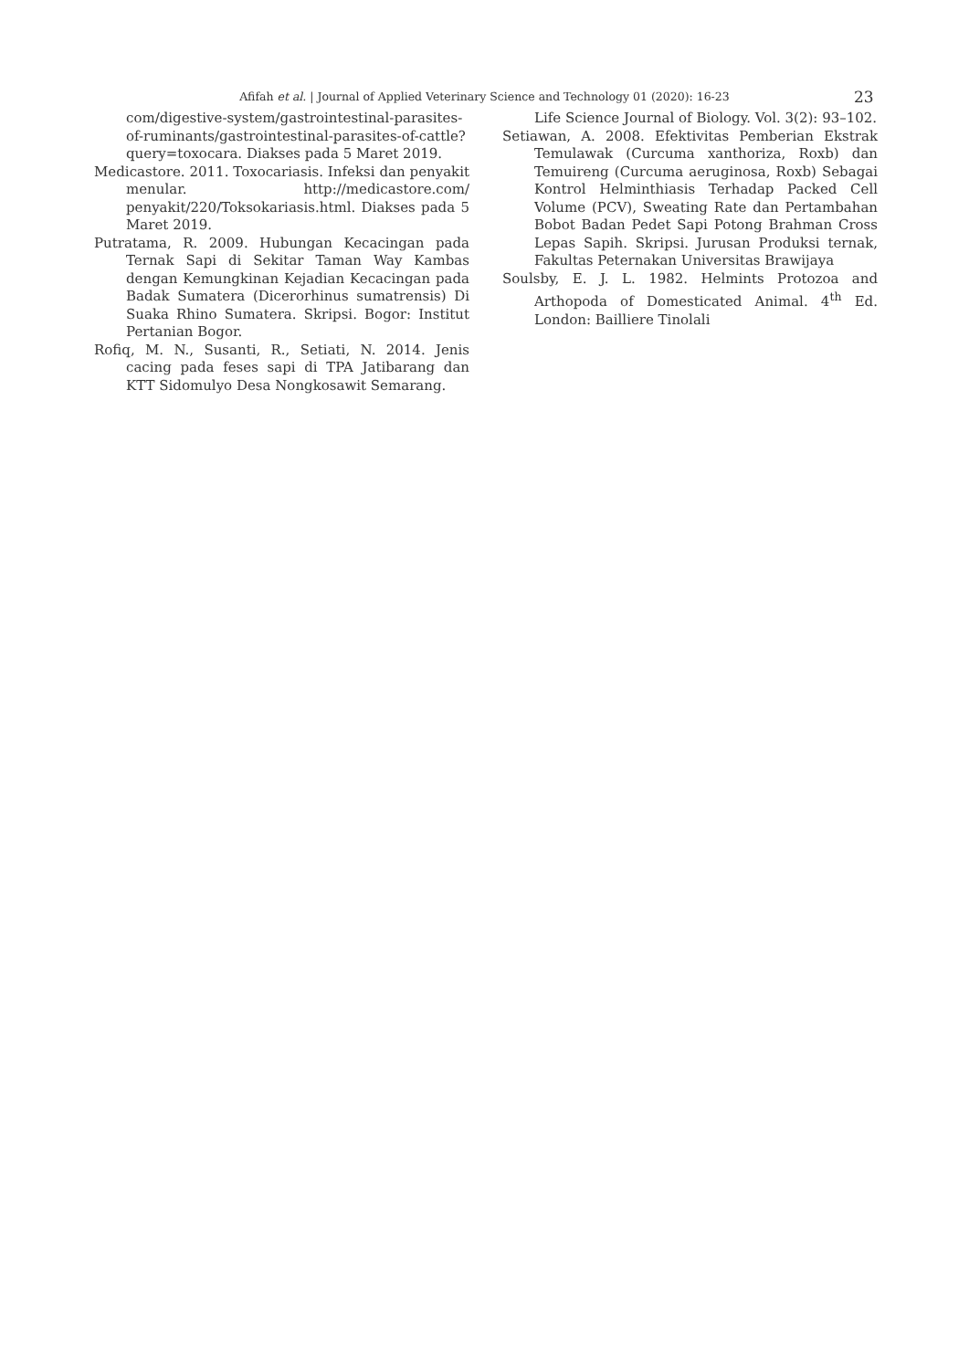Afifah et al. | Journal of Applied Veterinary Science and Technology 01 (2020): 16-23 23
com/digestive-system/gastrointestinal-parasites-of-ruminants/gastrointestinal-parasites-of-cattle?query=toxocara. Diakses pada 5 Maret 2019.
Medicastore. 2011. Toxocariasis. Infeksi dan penyakit menular. http://medicastore.com/ penyakit/220/Toksokariasis.html. Diakses pada 5 Maret 2019.
Putratama, R. 2009. Hubungan Kecacingan pada Ternak Sapi di Sekitar Taman Way Kambas dengan Kemungkinan Kejadian Kecacingan pada Badak Sumatera (Dicerorhinus sumatrensis) Di Suaka Rhino Sumatera. Skripsi. Bogor: Institut Pertanian Bogor.
Rofiq, M. N., Susanti, R., Setiati, N. 2014. Jenis cacing pada feses sapi di TPA Jatibarang dan KTT Sidomulyo Desa Nongkosawit Semarang.
Life Science Journal of Biology. Vol. 3(2): 93–102.
Setiawan, A. 2008. Efektivitas Pemberian Ekstrak Temulawak (Curcuma xanthoriza, Roxb) dan Temuireng (Curcuma aeruginosa, Roxb) Sebagai Kontrol Helminthiasis Terhadap Packed Cell Volume (PCV), Sweating Rate dan Pertambahan Bobot Badan Pedet Sapi Potong Brahman Cross Lepas Sapih. Skripsi. Jurusan Produksi ternak, Fakultas Peternakan Universitas Brawijaya
Soulsby, E. J. L. 1982. Helmints Protozoa and Arthopoda of Domesticated Animal. 4<sup>th</sup> Ed. London: Bailliere Tinolali